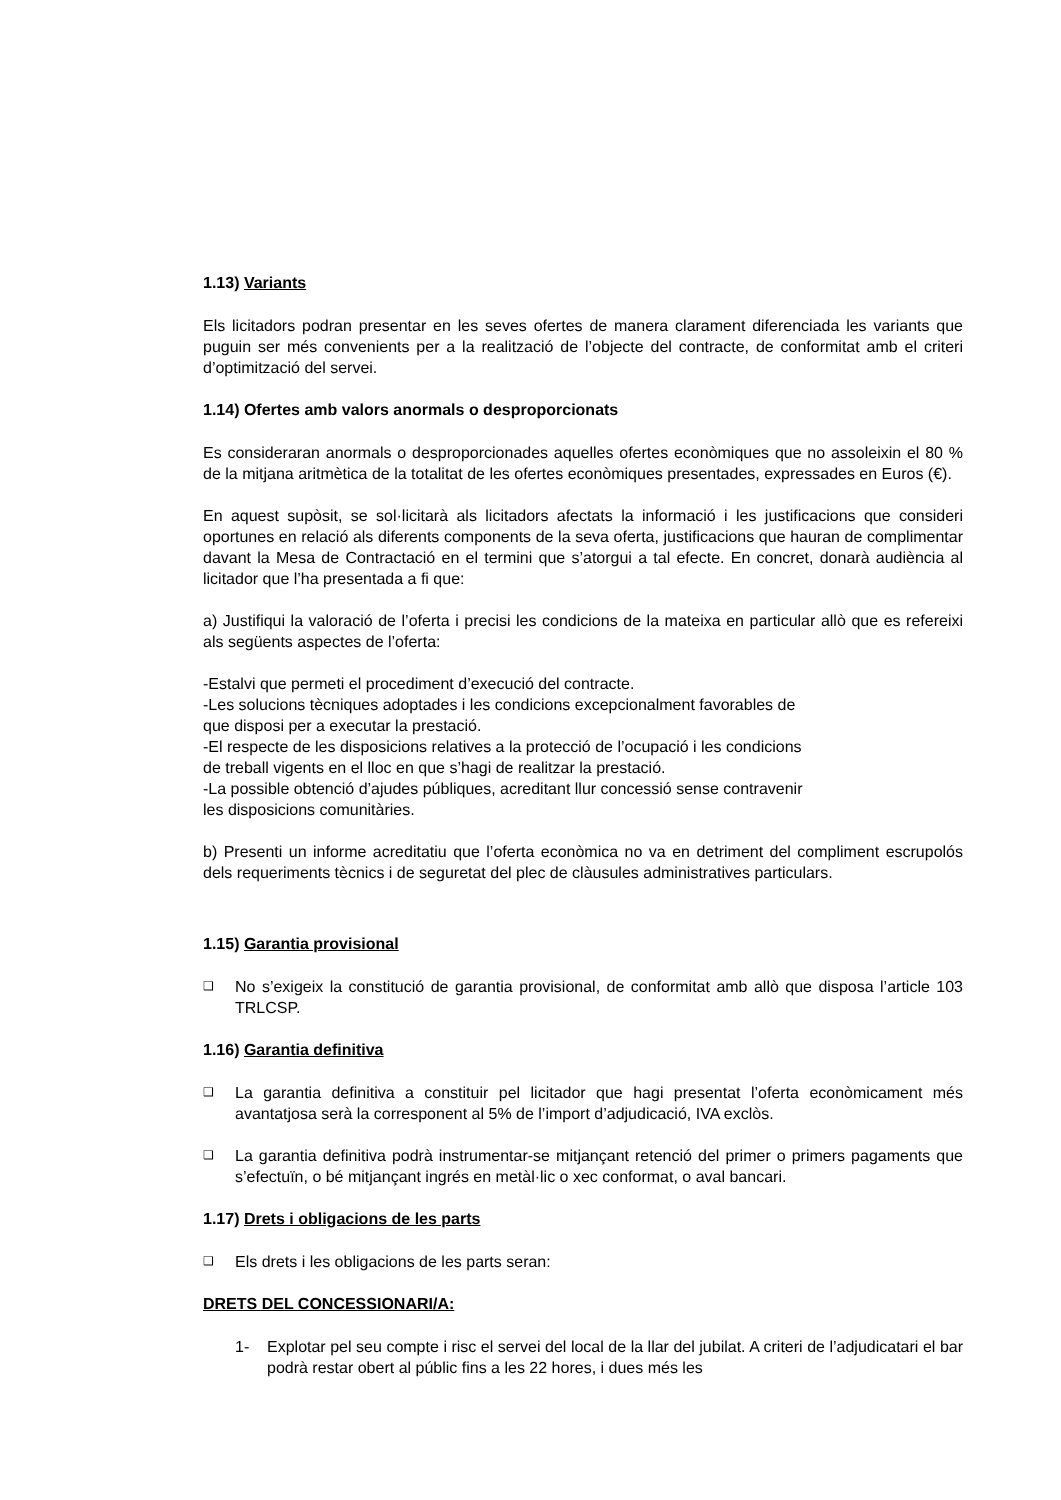1.13) Variants
Els licitadors podran presentar en les seves ofertes de manera clarament diferenciada les variants que puguin ser més convenients per a la realització de l’objecte del contracte, de conformitat amb el criteri d’optimització del servei.
1.14) Ofertes amb valors anormals o desproporcionats
Es consideraran anormals o desproporcionades aquelles ofertes econòmiques que no assoleixin el 80 % de la mitjana aritmètica de la totalitat de les ofertes econòmiques presentades, expressades en Euros (€).
En aquest supòsit, se sol·licitarà als licitadors afectats la informació i les justificacions que consideri oportunes en relació als diferents components de la seva oferta, justificacions que hauran de complimentar davant la Mesa de Contractació en el termini que s’atorgui a tal efecte. En concret, donarà audiència al licitador que l’ha presentada a fi que:
a) Justifiqui la valoració de l’oferta i precisi les condicions de la mateixa en particular allò que es refereixi als següents aspectes de l’oferta:
-Estalvi que permeti el procediment d’execució del contracte.
-Les solucions tècniques adoptades i les condicions excepcionalment favorables de
que disposi per a executar la prestació.
-El respecte de les disposicions relatives a la protecció de l’ocupació i les condicions
de treball vigents en el lloc en que s’hagi de realitzar la prestació.
-La possible obtenció d’ajudes públiques, acreditant llur concessió sense contravenir
les disposicions comunitàries.
b) Presenti un informe acreditatiu que l’oferta econòmica no va en detriment del compliment escrupolós dels requeriments tècnics i de seguretat del plec de clàusules administratives particulars.
1.15) Garantia provisional
❑ No s’exigeix la constitució de garantia provisional, de conformitat amb allò que disposa l’article 103 TRLCSP.
1.16) Garantia definitiva
❑ La garantia definitiva a constituir pel licitador que hagi presentat l’oferta econòmicament més avantatjosa serà la corresponent al 5% de l’import d’adjudicació, IVA exclòs.
❑ La garantia definitiva podrà instrumentar-se mitjançant retenció del primer o primers pagaments que s’efectuïn, o bé mitjançant ingrés en metàl·lic o xec conformat, o aval bancari.
1.17) Drets i obligacions de les parts
❑ Els drets i les obligacions de les parts seran:
DRETS DEL CONCESSIONARI/A:
1- Explotar pel seu compte i risc el servei del local de la llar del jubilat. A criteri de l’adjudicatari el bar podrà restar obert al públic fins a les 22 hores, i dues més les